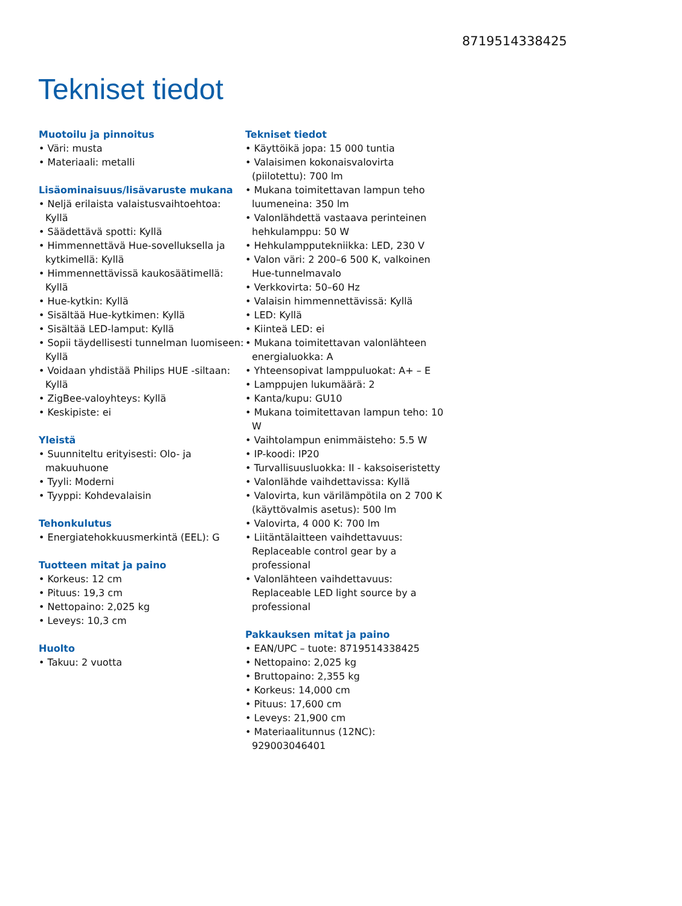8719514338425
Tekniset tiedot
Muotoilu ja pinnoitus
• Väri: musta
• Materiaali: metalli
Lisäominaisuus/lisävaruste mukana
• Neljä erilaista valaistusvaihtoehtoa: Kyllä
• Säädettävä spotti: Kyllä
• Himmennettävä Hue-sovelluksella ja kytkimellä: Kyllä
• Himmennettävissä kaukosäätimellä: Kyllä
• Hue-kytkin: Kyllä
• Sisältää Hue-kytkimen: Kyllä
• Sisältää LED-lamput: Kyllä
• Sopii täydellisesti tunnelman luomiseen: Kyllä
• Voidaan yhdistää Philips HUE -siltaan: Kyllä
• ZigBee-valoyhteys: Kyllä
• Keskipiste: ei
Yleistä
• Suunniteltu erityisesti: Olo- ja makuuhuone
• Tyyli: Moderni
• Tyyppi: Kohdevalaisin
Tehonkulutus
• Energiatehokkuusmerkintä (EEL): G
Tuotteen mitat ja paino
• Korkeus: 12 cm
• Pituus: 19,3 cm
• Nettopaino: 2,025 kg
• Leveys: 10,3 cm
Huolto
• Takuu: 2 vuotta
Tekniset tiedot
• Käyttöikä jopa: 15 000 tuntia
• Valaisimen kokonaisvalovirta (piilotettu): 700 lm
• Mukana toimitettavan lampun teho luumeneina: 350 lm
• Valonlähdettä vastaava perinteinen hehkulamppu: 50 W
• Hehkulampputekniikka: LED, 230 V
• Valon väri: 2 200–6 500 K, valkoinen Hue-tunnelmavalo
• Verkkovirta: 50–60 Hz
• Valaisin himmennettävissä: Kyllä
• LED: Kyllä
• Kiinteä LED: ei
• Mukana toimitettavan valonlähteen energialuokka: A
• Yhteensopivat lamppuluokat: A+ – E
• Lamppujen lukumäärä: 2
• Kanta/kupu: GU10
• Mukana toimitettavan lampun teho: 10 W
• Vaihtolampun enimmäisteho: 5.5 W
• IP-koodi: IP20
• Turvallisuusluokka: II - kaksoiseristetty
• Valonlähde vaihdettavissa: Kyllä
• Valovirta, kun värilämpötila on 2 700 K (käyttövalmis asetus): 500 lm
• Valovirta, 4 000 K: 700 lm
• Liitäntälaitteen vaihdettavuus: Replaceable control gear by a professional
• Valonlähteen vaihdettavuus: Replaceable LED light source by a professional
Pakkauksen mitat ja paino
• EAN/UPC – tuote: 8719514338425
• Nettopaino: 2,025 kg
• Bruttopaino: 2,355 kg
• Korkeus: 14,000 cm
• Pituus: 17,600 cm
• Leveys: 21,900 cm
• Materiaalitunnus (12NC): 929003046401